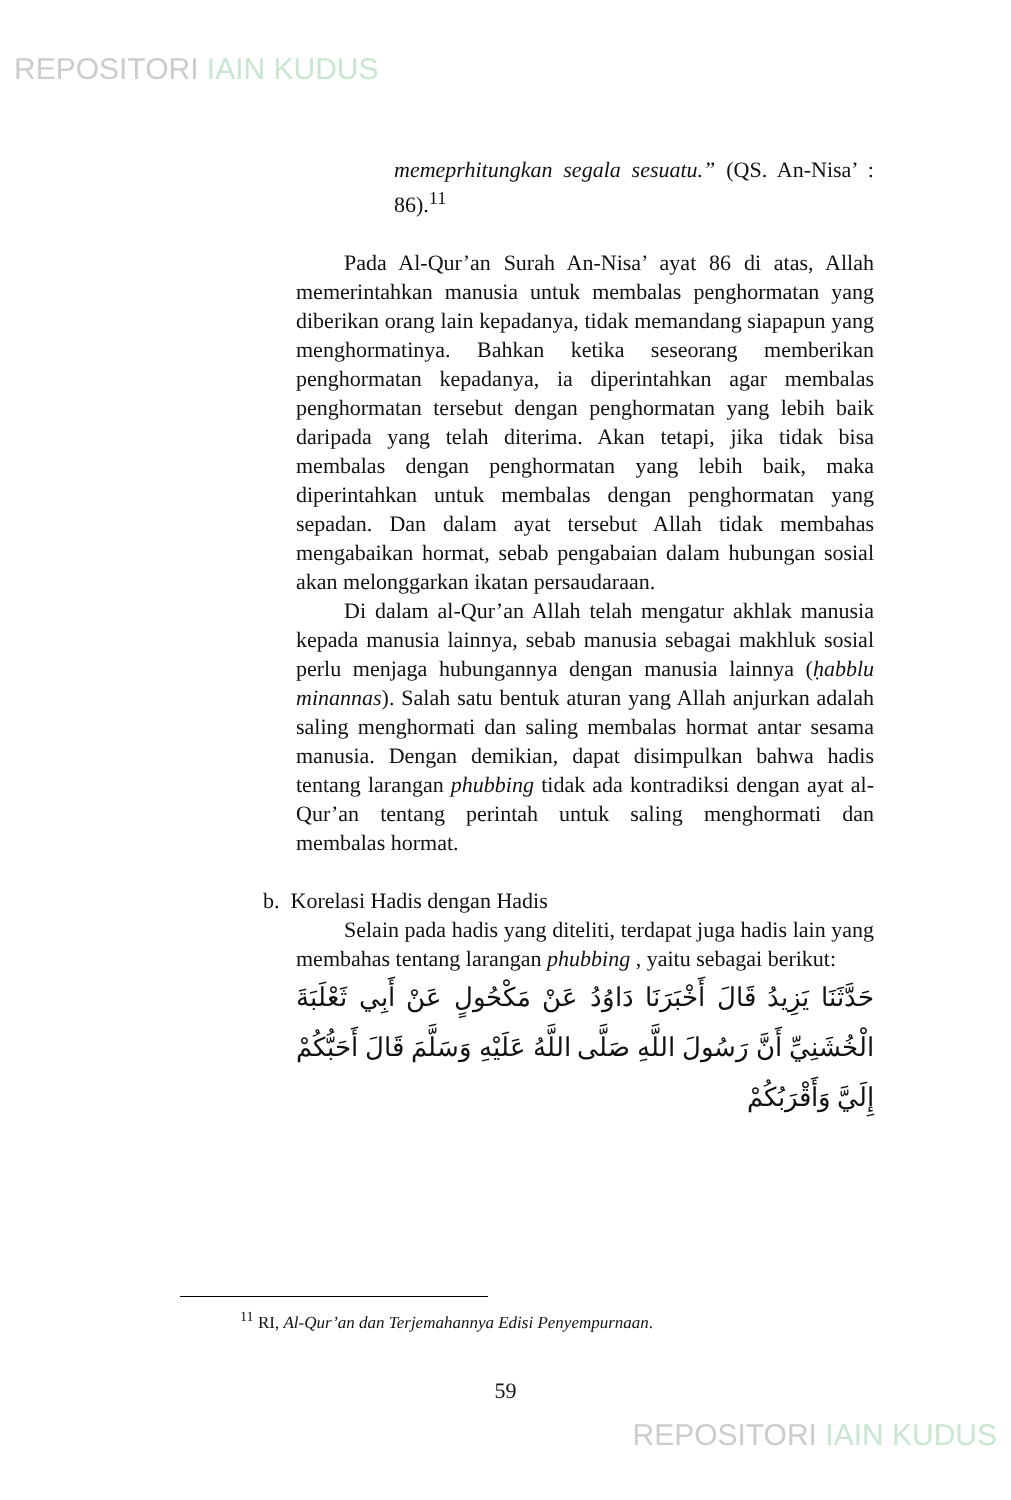REPOSITORI IAIN KUDUS
memeprhitungkan segala sesuatu.” (QS. An-Nisa’ : 86).<sup>11</sup>
Pada Al-Qur’an Surah An-Nisa’ ayat 86 di atas, Allah memerintahkan manusia untuk membalas penghormatan yang diberikan orang lain kepadanya, tidak memandang siapapun yang menghormatinya. Bahkan ketika seseorang memberikan penghormatan kepadanya, ia diperintahkan agar membalas penghormatan tersebut dengan penghormatan yang lebih baik daripada yang telah diterima. Akan tetapi, jika tidak bisa membalas dengan penghormatan yang lebih baik, maka diperintahkan untuk membalas dengan penghormatan yang sepadan. Dan dalam ayat tersebut Allah tidak membahas mengabaikan hormat, sebab pengabaian dalam hubungan sosial akan melonggarkan ikatan persaudaraan.
Di dalam al-Qur’an Allah telah mengatur akhlak manusia kepada manusia lainnya, sebab manusia sebagai makhluk sosial perlu menjaga hubungannya dengan manusia lainnya (ḥabblu minannas). Salah satu bentuk aturan yang Allah anjurkan adalah saling menghormati dan saling membalas hormat antar sesama manusia. Dengan demikian, dapat disimpulkan bahwa hadis tentang larangan phubbing tidak ada kontradiksi dengan ayat al-Qur’an tentang perintah untuk saling menghormati dan membalas hormat.
b. Korelasi Hadis dengan Hadis
Selain pada hadis yang diteliti, terdapat juga hadis lain yang membahas tentang larangan phubbing , yaitu sebagai berikut:
حَدَّثَنَا يَزِيدُ قَالَ أَخْبَرَنَا دَاوُدُ عَنْ مَكْحُولٍ عَنْ أَبِي ثَعْلَبَةَ الْخُشَنِيِّ أَنَّ رَسُولَ اللَّهِ صَلَّى اللَّهُ عَلَيْهِ وَسَلَّمَ قَالَ أَحَبُّكُمْ إِلَيَّ وَأَقْرَبُكُمْ
<sup>11</sup> RI, Al-Qur’an dan Terjemahannya Edisi Penyempurnaan.
59
REPOSITORI IAIN KUDUS